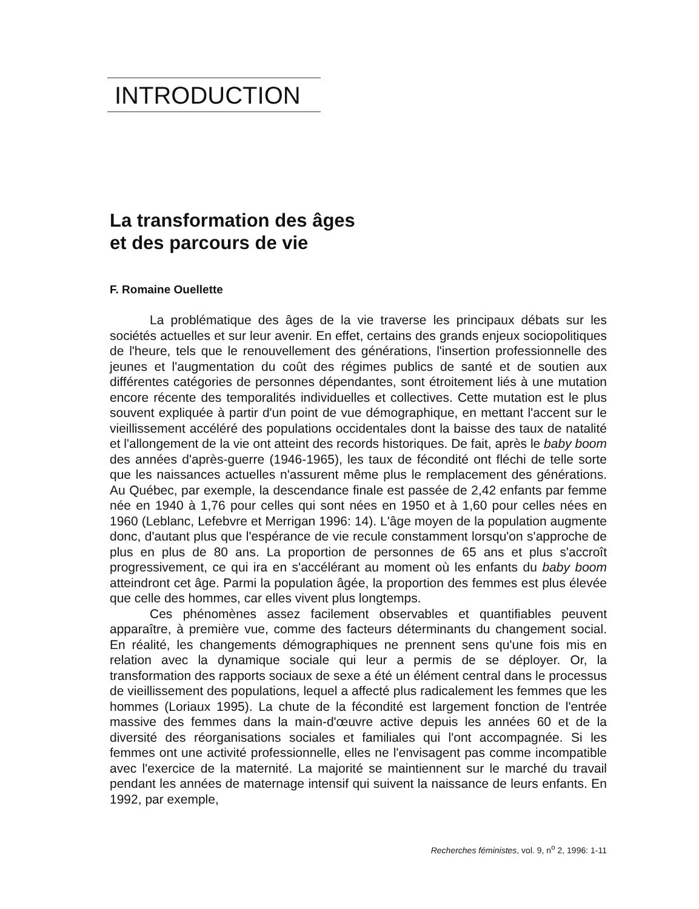INTRODUCTION
La transformation des âges
et des parcours de vie
F. Romaine Ouellette
La problématique des âges de la vie traverse les principaux débats sur les sociétés actuelles et sur leur avenir. En effet, certains des grands enjeux sociopolitiques de l'heure, tels que le renouvellement des générations, l'insertion professionnelle des jeunes et l'augmentation du coût des régimes publics de santé et de soutien aux différentes catégories de personnes dépendantes, sont étroitement liés à une mutation encore récente des temporalités individuelles et collectives. Cette mutation est le plus souvent expliquée à partir d'un point de vue démographique, en mettant l'accent sur le vieillissement accéléré des populations occidentales dont la baisse des taux de natalité et l'allongement de la vie ont atteint des records historiques. De fait, après le baby boom des années d'après-guerre (1946-1965), les taux de fécondité ont fléchi de telle sorte que les naissances actuelles n'assurent même plus le remplacement des générations. Au Québec, par exemple, la descendance finale est passée de 2,42 enfants par femme née en 1940 à 1,76 pour celles qui sont nées en 1950 et à 1,60 pour celles nées en 1960 (Leblanc, Lefebvre et Merrigan 1996: 14). L'âge moyen de la population augmente donc, d'autant plus que l'espérance de vie recule constamment lorsqu'on s'approche de plus en plus de 80 ans. La proportion de personnes de 65 ans et plus s'accroît progressivement, ce qui ira en s'accélérant au moment où les enfants du baby boom atteindront cet âge. Parmi la population âgée, la proportion des femmes est plus élevée que celle des hommes, car elles vivent plus longtemps.
Ces phénomènes assez facilement observables et quantifiables peuvent apparaître, à première vue, comme des facteurs déterminants du changement social. En réalité, les changements démographiques ne prennent sens qu'une fois mis en relation avec la dynamique sociale qui leur a permis de se déployer. Or, la transformation des rapports sociaux de sexe a été un élément central dans le processus de vieillissement des populations, lequel a affecté plus radicalement les femmes que les hommes (Loriaux 1995). La chute de la fécondité est largement fonction de l'entrée massive des femmes dans la main-d'œuvre active depuis les années 60 et de la diversité des réorganisations sociales et familiales qui l'ont accompagnée. Si les femmes ont une activité professionnelle, elles ne l'envisagent pas comme incompatible avec l'exercice de la maternité. La majorité se maintiennent sur le marché du travail pendant les années de maternage intensif qui suivent la naissance de leurs enfants. En 1992, par exemple,
Recherches féministes, vol. 9, n<sup>o</sup> 2, 1996: 1-11